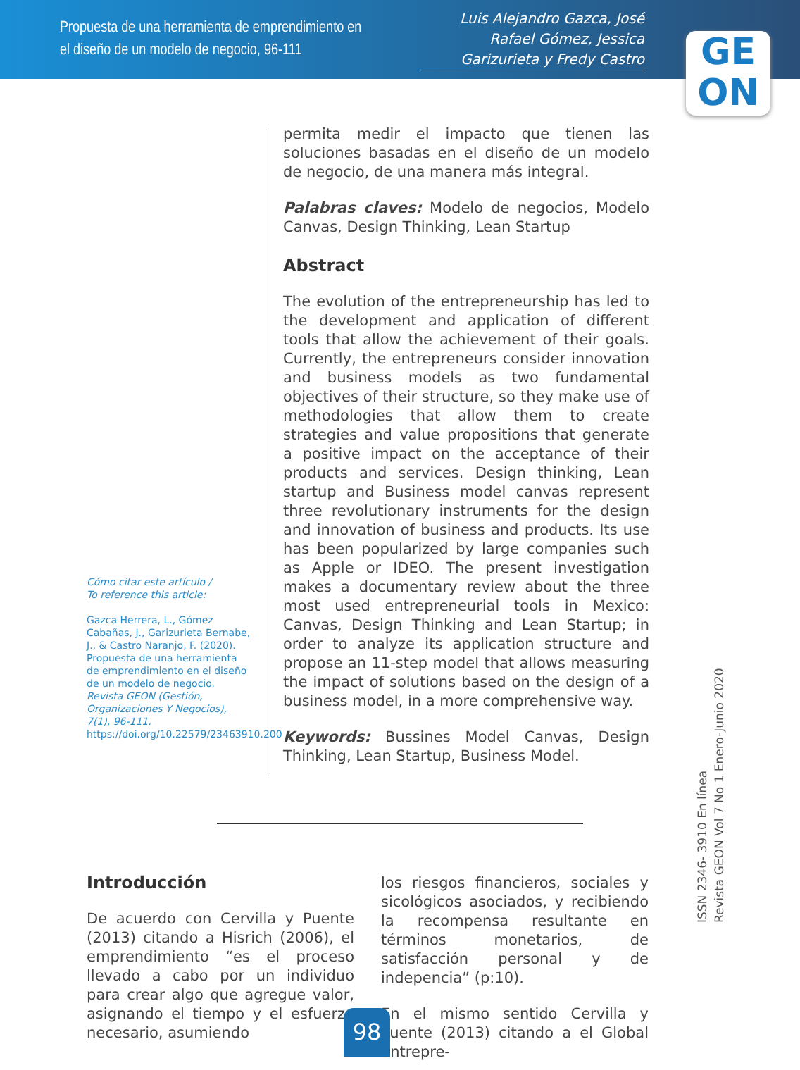Propuesta de una herramienta de emprendimiento en el diseño de un modelo de negocio, 96-111
Luis Alejandro Gazca, José Rafael Gómez, Jessica Garizurieta y Fredy Castro
GE
ON
Cómo citar este artículo /
To reference this article:
Gazca Herrera, L., Gómez Cabañas, J., Garizurieta Bernabe, J., & Castro Naranjo, F. (2020). Propuesta de una herramienta de emprendimiento en el diseño de un modelo de negocio. Revista GEON (Gestión, Organizaciones Y Negocios), 7(1), 96-111. https://doi.org/10.22579/23463910.200
permita medir el impacto que tienen las soluciones basadas en el diseño de un modelo de negocio, de una manera más integral.
Palabras claves: Modelo de negocios, Modelo Canvas, Design Thinking, Lean Startup
Abstract
The evolution of the entrepreneurship has led to the development and application of different tools that allow the achievement of their goals. Currently, the entrepreneurs consider innovation and business models as two fundamental objectives of their structure, so they make use of methodologies that allow them to create strategies and value propositions that generate a positive impact on the acceptance of their products and services. Design thinking, Lean startup and Business model canvas represent three revolutionary instruments for the design and innovation of business and products. Its use has been popularized by large companies such as Apple or IDEO. The present investigation makes a documentary review about the three most used entrepreneurial tools in Mexico: Canvas, Design Thinking and Lean Startup; in order to analyze its application structure and propose an 11-step model that allows measuring the impact of solutions based on the design of a business model, in a more comprehensive way.
Keywords: Bussines Model Canvas, Design Thinking, Lean Startup, Business Model.
Introducción
De acuerdo con Cervilla y Puente (2013) citando a Hisrich (2006), el emprendimiento “es el proceso llevado a cabo por un individuo para crear algo que agregue valor, asignando el tiempo y el esfuerzo necesario, asumiendo
los riesgos financieros, sociales y sicológicos asociados, y recibiendo la recompensa resultante en términos monetarios, de satisfacción personal y de indepencia” (p:10).
En el mismo sentido Cervilla y Puente (2013) citando a el Global Entrepre-
ISSN 2346- 3910 En línea
Revista GEON Vol 7 No 1 Enero-Junio 2020
98